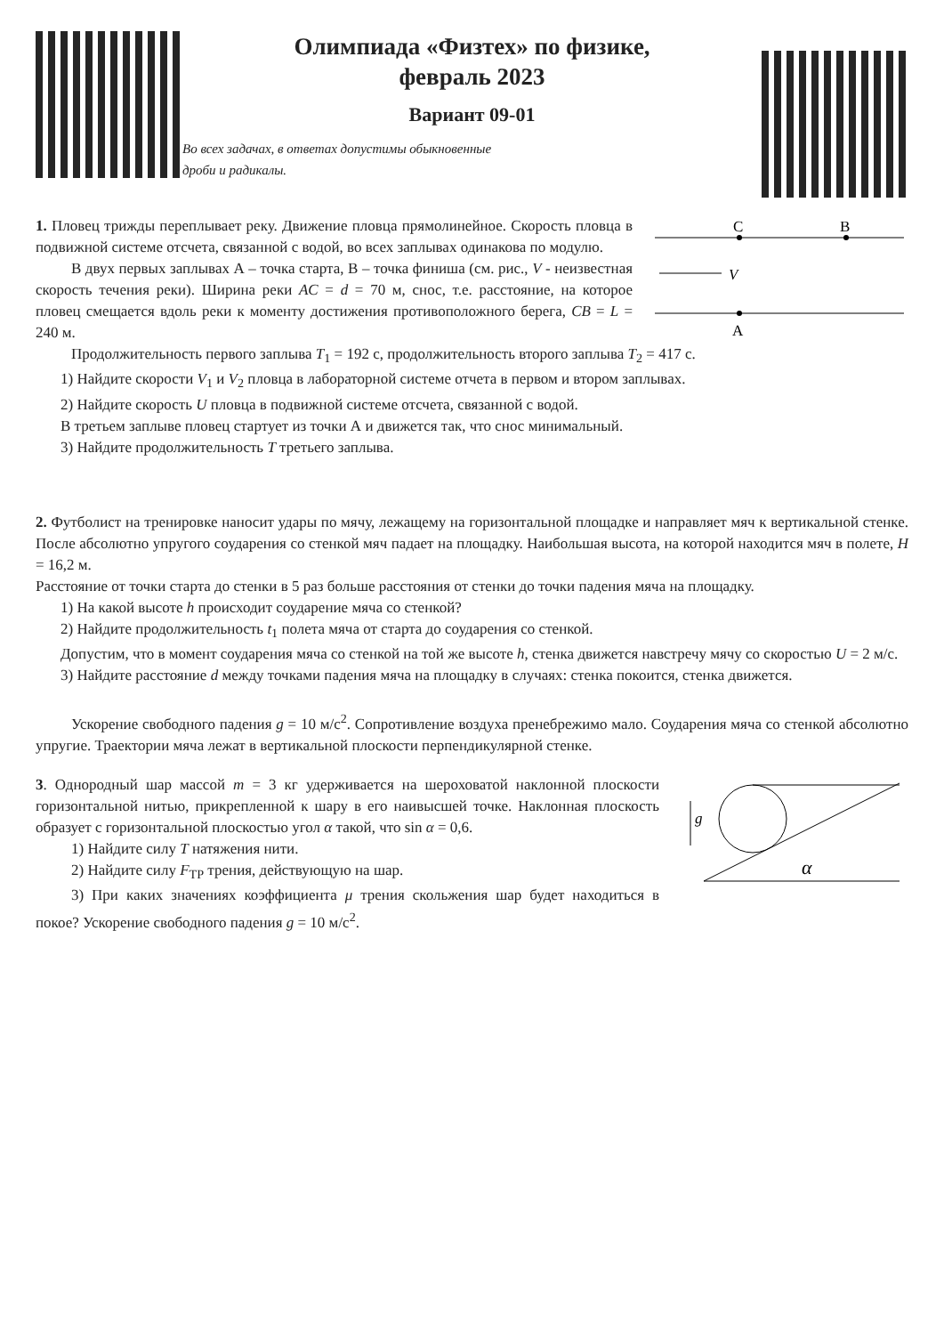Олимпиада «Физтех» по физике,
февраль 2023
Вариант 09-01
Во всех задачах, в ответах допустимы обыкновенные
дроби и радикалы.
1. Пловец трижды переплывает реку. Движение пловца прямолинейное. Скорость пловца в подвижной системе отсчета, связанной с водой, во всех заплывах одинакова по модулю.
В двух первых заплывах А – точка старта, В – точка финиша (см. рис., V - неизвестная скорость течения реки). Ширина реки AC = d = 70 м, снос, т.е. расстояние, на которое пловец смещается вдоль реки к моменту достижения противоположного берега, CB = L = 240 м.
C
B
A
V
Продолжительность первого заплыва T<sub>1</sub> = 192 с, продолжительность второго заплыва T<sub>2</sub> = 417 с.
1) Найдите скорости V<sub>1</sub> и V<sub>2</sub> пловца в лабораторной системе отчета в первом и втором заплывах.
2) Найдите скорость U пловца в подвижной системе отсчета, связанной с водой.
В третьем заплыве пловец стартует из точки А и движется так, что снос минимальный.
3) Найдите продолжительность T третьего заплыва.
2. Футболист на тренировке наносит удары по мячу, лежащему на горизонтальной площадке и направляет мяч к вертикальной стенке. После абсолютно упругого соударения со стенкой мяч падает на площадку. Наибольшая высота, на которой находится мяч в полете, H = 16,2 м.
Расстояние от точки старта до стенки в 5 раз больше расстояния от стенки до точки падения мяча на площадку.
1) На какой высоте h происходит соударение мяча со стенкой?
2) Найдите продолжительность t<sub>1</sub> полета мяча от старта до соударения со стенкой.
Допустим, что в момент соударения мяча со стенкой на той же высоте h, стенка движется навстречу мячу со скоростью U = 2 м/с.
3) Найдите расстояние d между точками падения мяча на площадку в случаях: стенка покоится, стенка движется.
Ускорение свободного падения g = 10 м/с<sup>2</sup>. Сопротивление воздуха пренебрежимо мало. Соударения мяча со стенкой абсолютно упругие. Траектории мяча лежат в вертикальной плоскости перпендикулярной стенке.
3. Однородный шар массой m = 3 кг удерживается на шероховатой наклонной плоскости горизонтальной нитью, прикрепленной к шару в его наивысшей точке. Наклонная плоскость образует с горизонтальной плоскостью угол α такой, что sin α = 0,6.
1) Найдите силу T натяжения нити.
2) Найдите силу F<sub>ТР</sub> трения, действующую на шар.
3) При каких значениях коэффициента μ трения скольжения шар будет находиться в покое? Ускорение свободного падения g = 10 м/с<sup>2</sup>.
g
α